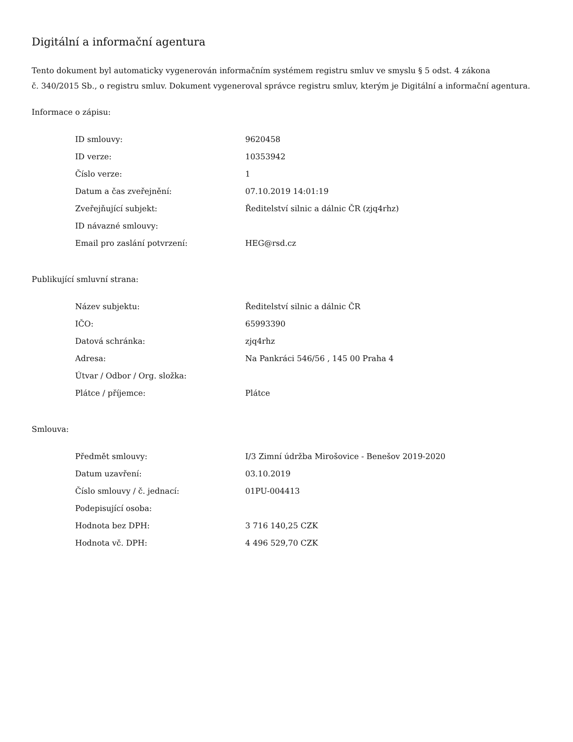Digitální a informační agentura
Tento dokument byl automaticky vygenerován informačním systémem registru smluv ve smyslu § 5 odst. 4 zákona
č. 340/2015 Sb., o registru smluv. Dokument vygeneroval správce registru smluv, kterým je Digitální a informační agentura.
Informace o zápisu:
| ID smlouvy: | 9620458 |
| ID verze: | 10353942 |
| Číslo verze: | 1 |
| Datum a čas zveřejnění: | 07.10.2019 14:01:19 |
| Zveřejňující subjekt: | Ředitelství silnic a dálnic ČR (zjq4rhz) |
| ID návazné smlouvy: | |
| Email pro zaslání potvrzení: | HEG@rsd.cz |
Publikující smluvní strana:
| Název subjektu: | Ředitelství silnic a dálnic ČR |
| IČO: | 65993390 |
| Datová schránka: | zjq4rhz |
| Adresa: | Na Pankráci 546/56 , 145 00 Praha 4 |
| Útvar / Odbor / Org. složka: | |
| Plátce / příjemce: | Plátce |
Smlouva:
| Předmět smlouvy: | I/3 Zimní údržba Mirošovice - Benešov 2019-2020 |
| Datum uzavření: | 03.10.2019 |
| Číslo smlouvy / č. jednací: | 01PU-004413 |
| Podepisující osoba: | |
| Hodnota bez DPH: | 3 716 140,25 CZK |
| Hodnota vč. DPH: | 4 496 529,70 CZK |